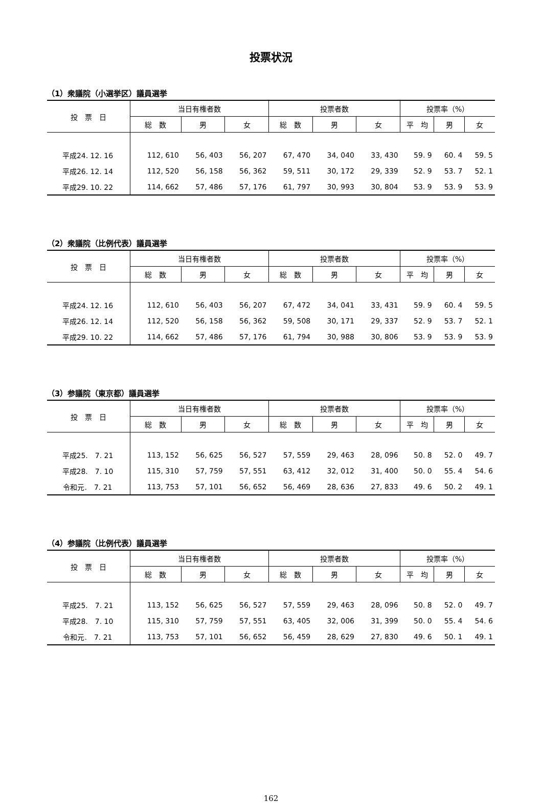投票状況
（1）衆議院（小選挙区）議員選挙
| 投 票 日 | 当日有権者数 | | | 投票者数 | | | 投票率（%） | | |
| --- | --- | --- | --- | --- | --- | --- | --- | --- | --- |
| | 総 数 | 男 | 女 | 総 数 | 男 | 女 | 平 均 | 男 | 女 |
| 平成24. 12. 16 | 112, 610 | 56, 403 | 56, 207 | 67, 470 | 34, 040 | 33, 430 | 59. 9 | 60. 4 | 59. 5 |
| 平成26. 12. 14 | 112, 520 | 56, 158 | 56, 362 | 59, 511 | 30, 172 | 29, 339 | 52. 9 | 53. 7 | 52. 1 |
| 平成29. 10. 22 | 114, 662 | 57, 486 | 57, 176 | 61, 797 | 30, 993 | 30, 804 | 53. 9 | 53. 9 | 53. 9 |
（2）衆議院（比例代表）議員選挙
| 投 票 日 | 当日有権者数 | | | 投票者数 | | | 投票率（%） | | |
| --- | --- | --- | --- | --- | --- | --- | --- | --- | --- |
| | 総 数 | 男 | 女 | 総 数 | 男 | 女 | 平 均 | 男 | 女 |
| 平成24. 12. 16 | 112, 610 | 56, 403 | 56, 207 | 67, 472 | 34, 041 | 33, 431 | 59. 9 | 60. 4 | 59. 5 |
| 平成26. 12. 14 | 112, 520 | 56, 158 | 56, 362 | 59, 508 | 30, 171 | 29, 337 | 52. 9 | 53. 7 | 52. 1 |
| 平成29. 10. 22 | 114, 662 | 57, 486 | 57, 176 | 61, 794 | 30, 988 | 30, 806 | 53. 9 | 53. 9 | 53. 9 |
（3）参議院（東京都）議員選挙
| 投 票 日 | 当日有権者数 | | | 投票者数 | | | 投票率（%） | | |
| --- | --- | --- | --- | --- | --- | --- | --- | --- | --- |
| | 総 数 | 男 | 女 | 総 数 | 男 | 女 | 平 均 | 男 | 女 |
| 平成25. 7. 21 | 113, 152 | 56, 625 | 56, 527 | 57, 559 | 29, 463 | 28, 096 | 50. 8 | 52. 0 | 49. 7 |
| 平成28. 7. 10 | 115, 310 | 57, 759 | 57, 551 | 63, 412 | 32, 012 | 31, 400 | 50. 0 | 55. 4 | 54. 6 |
| 令和元. 7. 21 | 113, 753 | 57, 101 | 56, 652 | 56, 469 | 28, 636 | 27, 833 | 49. 6 | 50. 2 | 49. 1 |
（4）参議院（比例代表）議員選挙
| 投 票 日 | 当日有権者数 | | | 投票者数 | | | 投票率（%） | | |
| --- | --- | --- | --- | --- | --- | --- | --- | --- | --- |
| | 総 数 | 男 | 女 | 総 数 | 男 | 女 | 平 均 | 男 | 女 |
| 平成25. 7. 21 | 113, 152 | 56, 625 | 56, 527 | 57, 559 | 29, 463 | 28, 096 | 50. 8 | 52. 0 | 49. 7 |
| 平成28. 7. 10 | 115, 310 | 57, 759 | 57, 551 | 63, 405 | 32, 006 | 31, 399 | 50. 0 | 55. 4 | 54. 6 |
| 令和元. 7. 21 | 113, 753 | 57, 101 | 56, 652 | 56, 459 | 28, 629 | 27, 830 | 49. 6 | 50. 1 | 49. 1 |
162